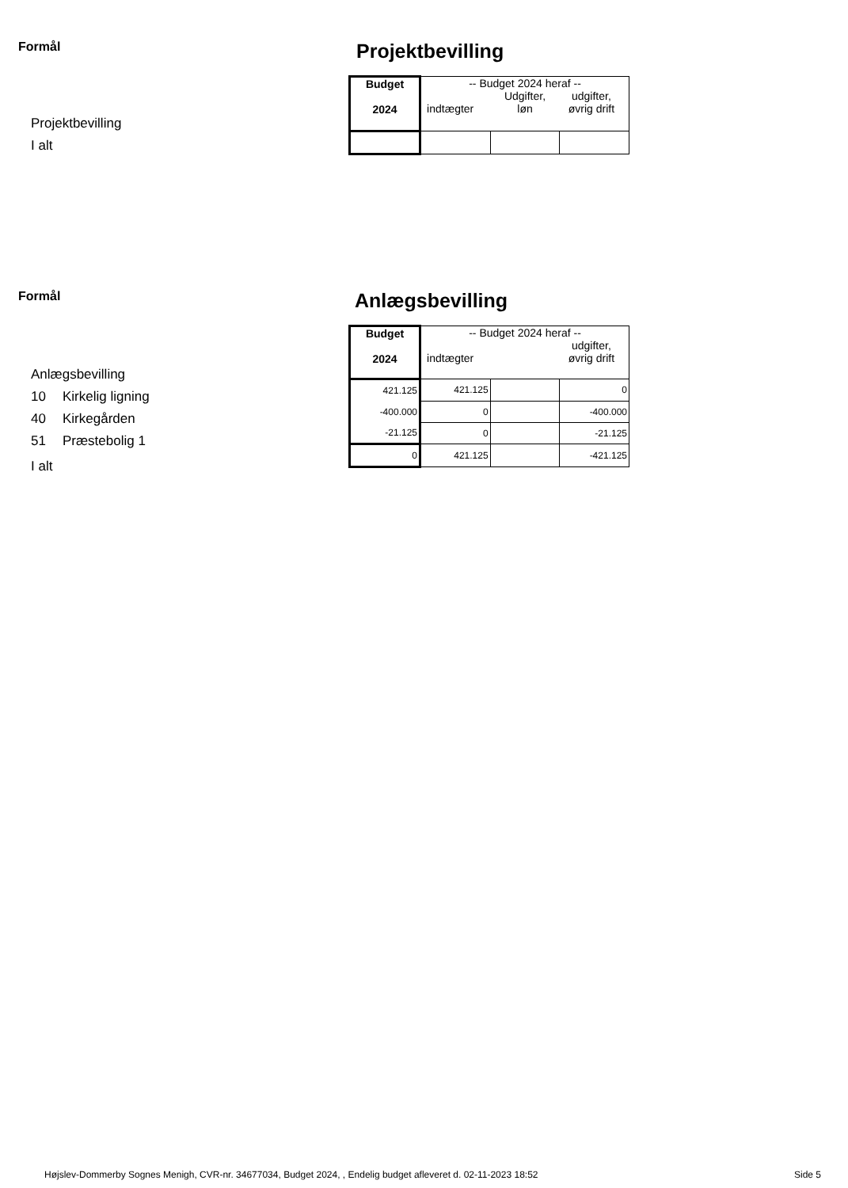Formål
Projektbevilling
I alt
Projektbevilling
| Budget 2024 | -- Budget 2024 heraf -- indtægter Udgifter, løn udgifter, øvrig drift | | |
| --- | --- | --- | --- |
Formål
Anlægsbevilling
10 Kirkelig ligning
40 Kirkegården
51 Præstebolig 1
I alt
Anlægsbevilling
| Budget 2024 | -- Budget 2024 heraf -- indtægter udgifter, øvrig drift | | |
| --- | --- | --- | --- |
| 421.125 | 421.125 | | 0 |
| -400.000 | 0 | | -400.000 |
| -21.125 | 0 | | -21.125 |
| 0 | 421.125 | | -421.125 |
Højslev-Dommerby Sognes Menigh, CVR-nr. 34677034, Budget 2024, , Endelig budget afleveret d. 02-11-2023 18:52
Side 5